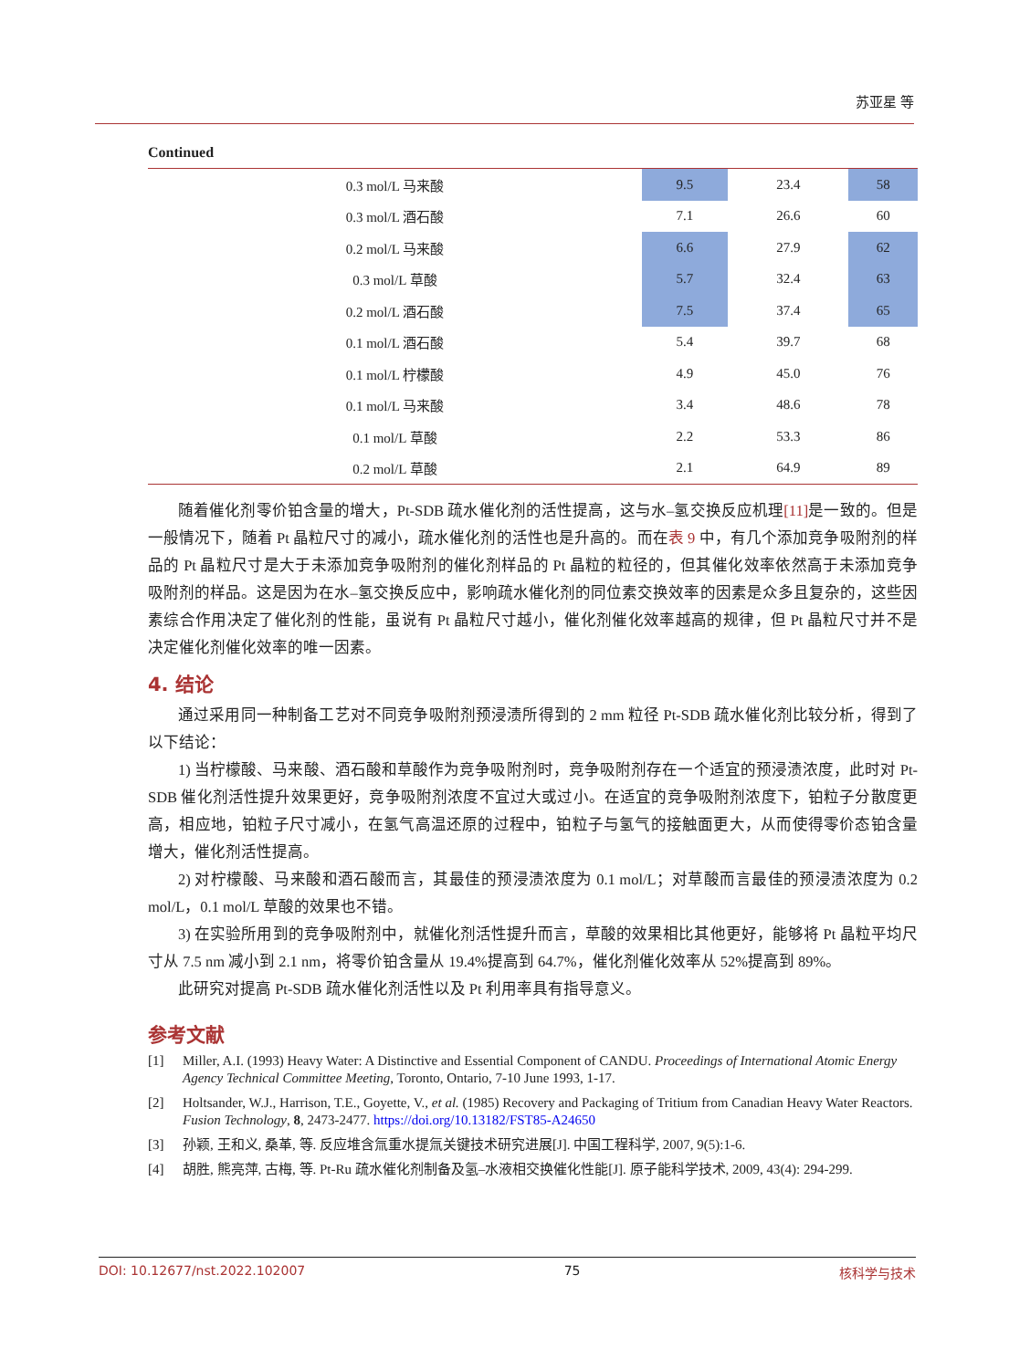苏亚星 等
Continued
| 0.3 mol/L 马来酸 | 9.5 | 23.4 | 58 |
| 0.3 mol/L 酒石酸 | 7.1 | 26.6 | 60 |
| 0.2 mol/L 马来酸 | 6.6 | 27.9 | 62 |
| 0.3 mol/L 草酸 | 5.7 | 32.4 | 63 |
| 0.2 mol/L 酒石酸 | 7.5 | 37.4 | 65 |
| 0.1 mol/L 酒石酸 | 5.4 | 39.7 | 68 |
| 0.1 mol/L 柠檬酸 | 4.9 | 45.0 | 76 |
| 0.1 mol/L 马来酸 | 3.4 | 48.6 | 78 |
| 0.1 mol/L 草酸 | 2.2 | 53.3 | 86 |
| 0.2 mol/L 草酸 | 2.1 | 64.9 | 89 |
随着催化剂零价铂含量的增大，Pt-SDB 疏水催化剂的活性提高，这与水–氢交换反应机理[11] 是一致的。但是一般情况下，随着 Pt 晶粒尺寸的减小，疏水催化剂的活性也是升高的。而在表 9 中，有几个添加竞争吸附剂的样品的 Pt 晶粒尺寸是大于未添加竞争吸附剂的催化剂样品的 Pt 晶粒的粒径的，但其催化效率依然高于未添加竞争吸附剂的样品。这是因为在水–氢交换反应中，影响疏水催化剂的同位素交换效率的因素是众多且复杂的，这些因素综合作用决定了催化剂的性能，虽说有 Pt 晶粒尺寸越小，催化剂催化效率越高的规律，但 Pt 晶粒尺寸并不是决定催化剂催化效率的唯一因素。
4. 结论
通过采用同一种制备工艺对不同竞争吸附剂预浸渍所得到的 2 mm 粒径 Pt-SDB 疏水催化剂比较分析，得到了以下结论：
1) 当柠檬酸、马来酸、酒石酸和草酸作为竞争吸附剂时，竞争吸附剂存在一个适宜的预浸渍浓度，此时对 Pt-SDB 催化剂活性提升效果更好，竞争吸附剂浓度不宜过大或过小。在适宜的竞争吸附剂浓度下，铂粒子分散度更高，相应地，铂粒子尺寸减小，在氢气高温还原的过程中，铂粒子与氢气的接触面更大，从而使得零价态铂含量增大，催化剂活性提高。
2) 对柠檬酸、马来酸和酒石酸而言，其最佳的预浸渍浓度为 0.1 mol/L；对草酸而言最佳的预浸渍浓度为 0.2 mol/L，0.1 mol/L 草酸的效果也不错。
3) 在实验所用到的竞争吸附剂中，就催化剂活性提升而言，草酸的效果相比其他更好，能够将 Pt 晶粒平均尺寸从 7.5 nm 减小到 2.1 nm，将零价铂含量从 19.4%提高到 64.7%，催化剂催化效率从 52%提高到 89%。
此研究对提高 Pt-SDB 疏水催化剂活性以及 Pt 利用率具有指导意义。
参考文献
[1] Miller, A.I. (1993) Heavy Water: A Distinctive and Essential Component of CANDU. Proceedings of International Atomic Energy Agency Technical Committee Meeting, Toronto, Ontario, 7-10 June 1993, 1-17.
[2] Holtsander, W.J., Harrison, T.E., Goyette, V., et al. (1985) Recovery and Packaging of Tritium from Canadian Heavy Water Reactors. Fusion Technology, 8, 2473-2477. https://doi.org/10.13182/FST85-A24650
[3] 孙颖, 王和义, 桑革, 等. 反应堆含氚重水提氚关键技术研究进展[J]. 中国工程科学, 2007, 9(5):1-6.
[4] 胡胜, 熊亮萍, 古梅, 等. Pt-Ru 疏水催化剂制备及氢–水液相交换催化性能[J]. 原子能科学技术, 2009, 43(4): 294-299.
DOI: 10.12677/nst.2022.102007 75 核科学与技术